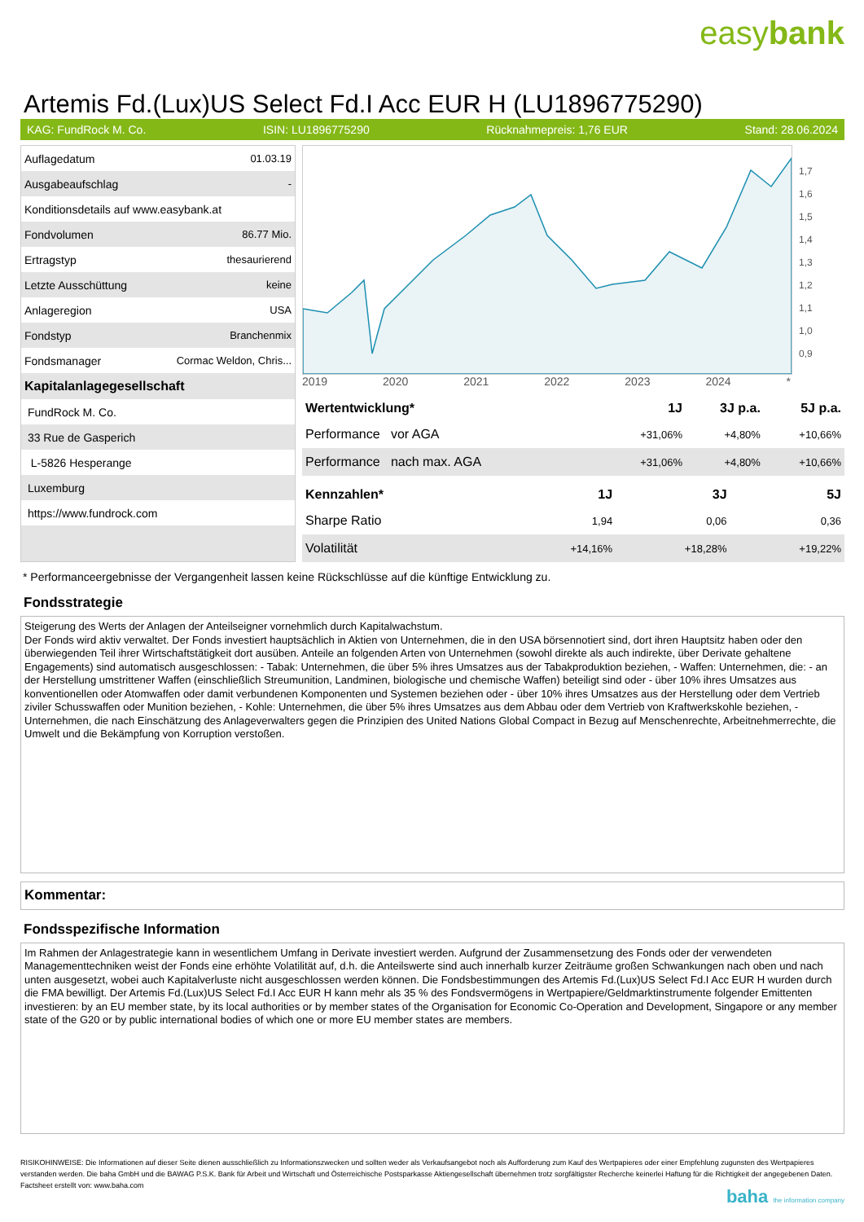easybank
Artemis Fd.(Lux)US Select Fd.I Acc EUR H (LU1896775290)
KAG: FundRock M. Co. ISIN: LU1896775290 Rücknahmepreis: 1,76 EUR Stand: 28.06.2024
| Auflagedatum | 01.03.19 |
| Ausgabeaufschlag | - |
| Konditionsdetails auf www.easybank.at | |
| Fondvolumen | 86.77 Mio. |
| Ertragstyp | thesaurierend |
| Letzte Ausschüttung | keine |
| Anlageregion | USA |
| Fondstyp | Branchenmix |
| Fondsmanager | Cormac Weldon, Chris... |
| Kapitalanlagegesellschaft | |
| FundRock M. Co. | |
| 33 Rue de Gasperich | |
| L-5826 Hesperange | |
| Luxemburg | |
| https://www.fundrock.com | |
1,7
1,6
1,5
1,4
1,3
1,2
1,1
1,0
0,9
2019 2020 2021 2022 2023 2024 *
| Wertentwicklung* | 1J | 3J p.a. | 5J p.a. |
| --- | --- | --- | --- |
| Performance vor AGA | +31,06% | +4,80% | +10,66% |
| Performance nach max. AGA | +31,06% | +4,80% | +10,66% |
| Kennzahlen* | 1J | 3J | 5J |
| --- | --- | --- | --- |
| Sharpe Ratio | 1,94 | 0,06 | 0,36 |
| Volatilität | +14,16% | +18,28% | +19,22% |
* Performanceergebnisse der Vergangenheit lassen keine Rückschlüsse auf die künftige Entwicklung zu.
Fondsstrategie
Steigerung des Werts der Anlagen der Anteilseigner vornehmlich durch Kapitalwachstum.
Der Fonds wird aktiv verwaltet. Der Fonds investiert hauptsächlich in Aktien von Unternehmen, die in den USA börsennotiert sind, dort ihren Hauptsitz haben oder den überwiegenden Teil ihrer Wirtschaftstätigkeit dort ausüben. Anteile an folgenden Arten von Unternehmen (sowohl direkte als auch indirekte, über Derivate gehaltene Engagements) sind automatisch ausgeschlossen: - Tabak: Unternehmen, die über 5% ihres Umsatzes aus der Tabakproduktion beziehen, - Waffen: Unternehmen, die: - an der Herstellung umstrittener Waffen (einschließlich Streumunition, Landminen, biologische und chemische Waffen) beteiligt sind oder - über 10% ihres Umsatzes aus konventionellen oder Atomwaffen oder damit verbundenen Komponenten und Systemen beziehen oder - über 10% ihres Umsatzes aus der Herstellung oder dem Vertrieb ziviler Schusswaffen oder Munition beziehen, - Kohle: Unternehmen, die über 5% ihres Umsatzes aus dem Abbau oder dem Vertrieb von Kraftwerkskohle beziehen, - Unternehmen, die nach Einschätzung des Anlageverwalters gegen die Prinzipien des United Nations Global Compact in Bezug auf Menschenrechte, Arbeitnehmerrechte, die Umwelt und die Bekämpfung von Korruption verstoßen.
Kommentar:
Fondsspezifische Information
Im Rahmen der Anlagestrategie kann in wesentlichem Umfang in Derivate investiert werden. Aufgrund der Zusammensetzung des Fonds oder der verwendeten Managementtechniken weist der Fonds eine erhöhte Volatilität auf, d.h. die Anteilswerte sind auch innerhalb kurzer Zeiträume großen Schwankungen nach oben und nach unten ausgesetzt, wobei auch Kapitalverluste nicht ausgeschlossen werden können. Die Fondsbestimmungen des Artemis Fd.(Lux)US Select Fd.I Acc EUR H wurden durch die FMA bewilligt. Der Artemis Fd.(Lux)US Select Fd.I Acc EUR H kann mehr als 35 % des Fondsvermögens in Wertpapiere/Geldmarktinstrumente folgender Emittenten investieren: by an EU member state, by its local authorities or by member states of the Organisation for Economic Co-Operation and Development, Singapore or any member state of the G20 or by public international bodies of which one or more EU member states are members.
RISIKOHINWEISE: Die Informationen auf dieser Seite dienen ausschließlich zu Informationszwecken und sollten weder als Verkaufsangebot noch als Aufforderung zum Kauf des Wertpapieres oder einer Empfehlung zugunsten des Wertpapieres verstanden werden. Die baha GmbH und die BAWAG P.S.K. Bank für Arbeit und Wirtschaft und Österreichische Postsparkasse Aktiengesellschaft übernehmen trotz sorgfältigster Recherche keinerlei Haftung für die Richtigkeit der angegebenen Daten.
Factsheet erstellt von: www.baha.com
baha the information company